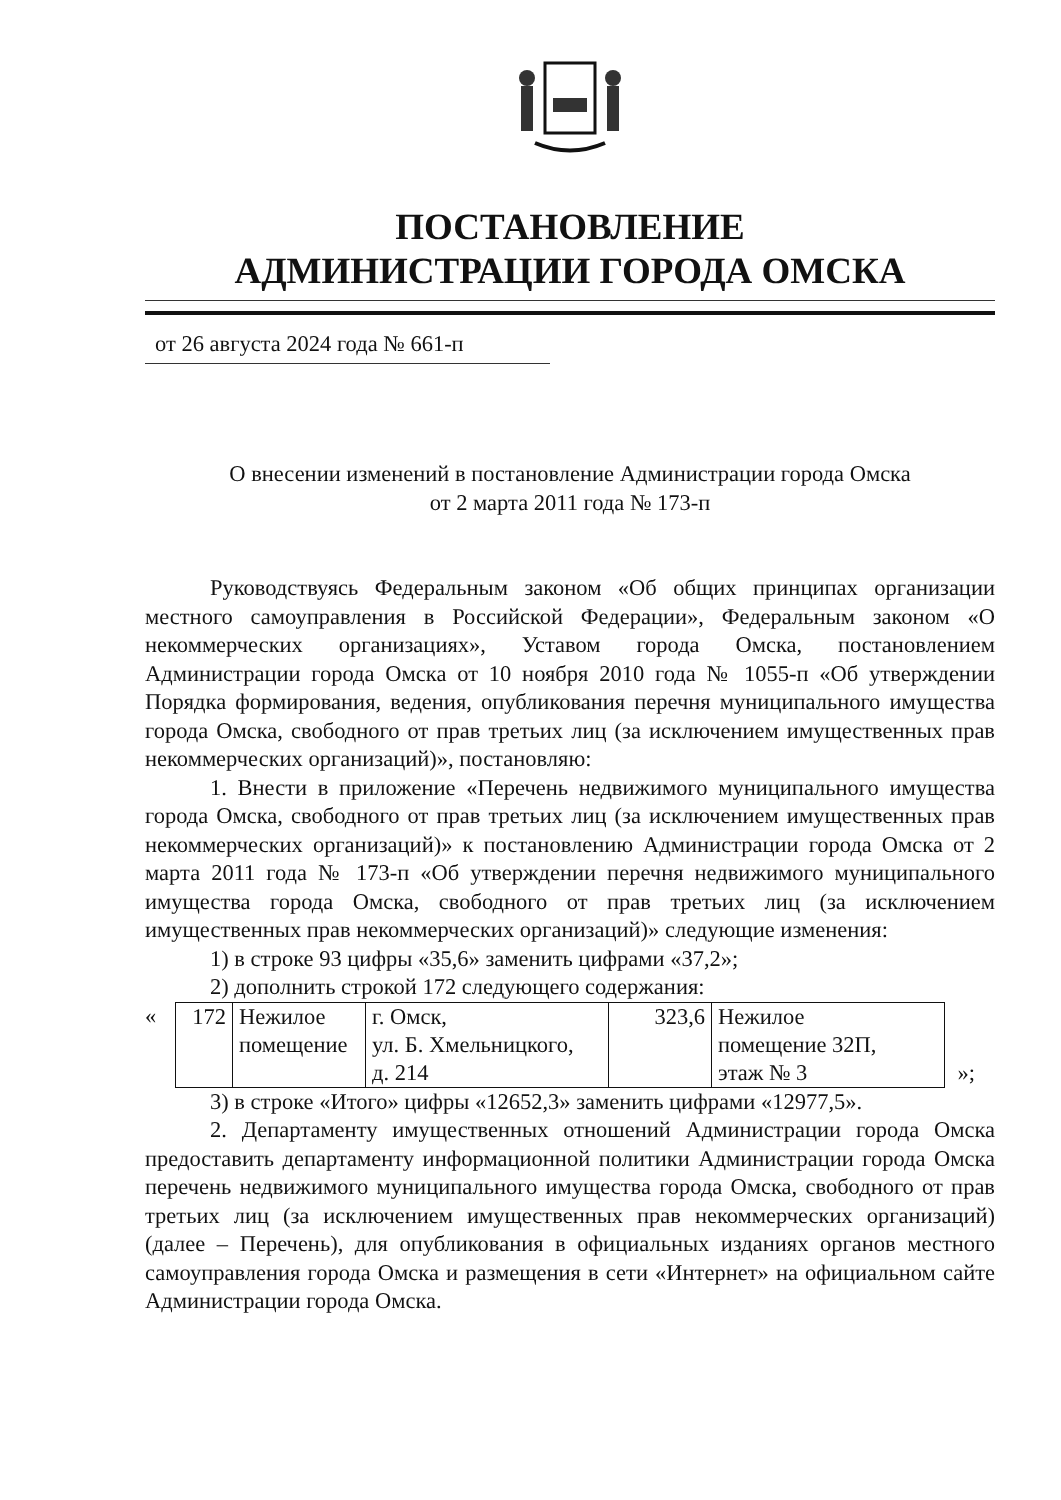ПОСТАНОВЛЕНИЕ
АДМИНИСТРАЦИИ ГОРОДА ОМСКА
от 26 августа 2024 года № 661-п
О внесении изменений в постановление Администрации города Омска
от 2 марта 2011 года № 173-п
Руководствуясь Федеральным законом «Об общих принципах организации местного самоуправления в Российской Федерации», Федеральным законом «О некоммерческих организациях», Уставом города Омска, постановлением Администрации города Омска от 10 ноября 2010 года № 1055-п «Об утверждении Порядка формирования, ведения, опубликования перечня муниципального имущества города Омска, свободного от прав третьих лиц (за исключением имущественных прав некоммерческих организаций)», постановляю:
1. Внести в приложение «Перечень недвижимого муниципального имущества города Омска, свободного от прав третьих лиц (за исключением имущественных прав некоммерческих организаций)» к постановлению Администрации города Омска от 2 марта 2011 года № 173-п «Об утверждении перечня недвижимого муниципального имущества города Омска, свободного от прав третьих лиц (за исключением имущественных прав некоммерческих организаций)» следующие изменения:
1) в строке 93 цифры «35,6» заменить цифрами «37,2»;
2) дополнить строкой 172 следующего содержания:
| « | 172 | Нежилое помещение | г. Омск, ул. Б. Хмельницкого, д. 214 | 323,6 | Нежилое помещение 32П, этаж № 3 | »; |
3) в строке «Итого» цифры «12652,3» заменить цифрами «12977,5».
2. Департаменту имущественных отношений Администрации города Омска предоставить департаменту информационной политики Администрации города Омска перечень недвижимого муниципального имущества города Омска, свободного от прав третьих лиц (за исключением имущественных прав некоммерческих организаций) (далее – Перечень), для опубликования в официальных изданиях органов местного самоуправления города Омска и размещения в сети «Интернет» на официальном сайте Администрации города Омска.